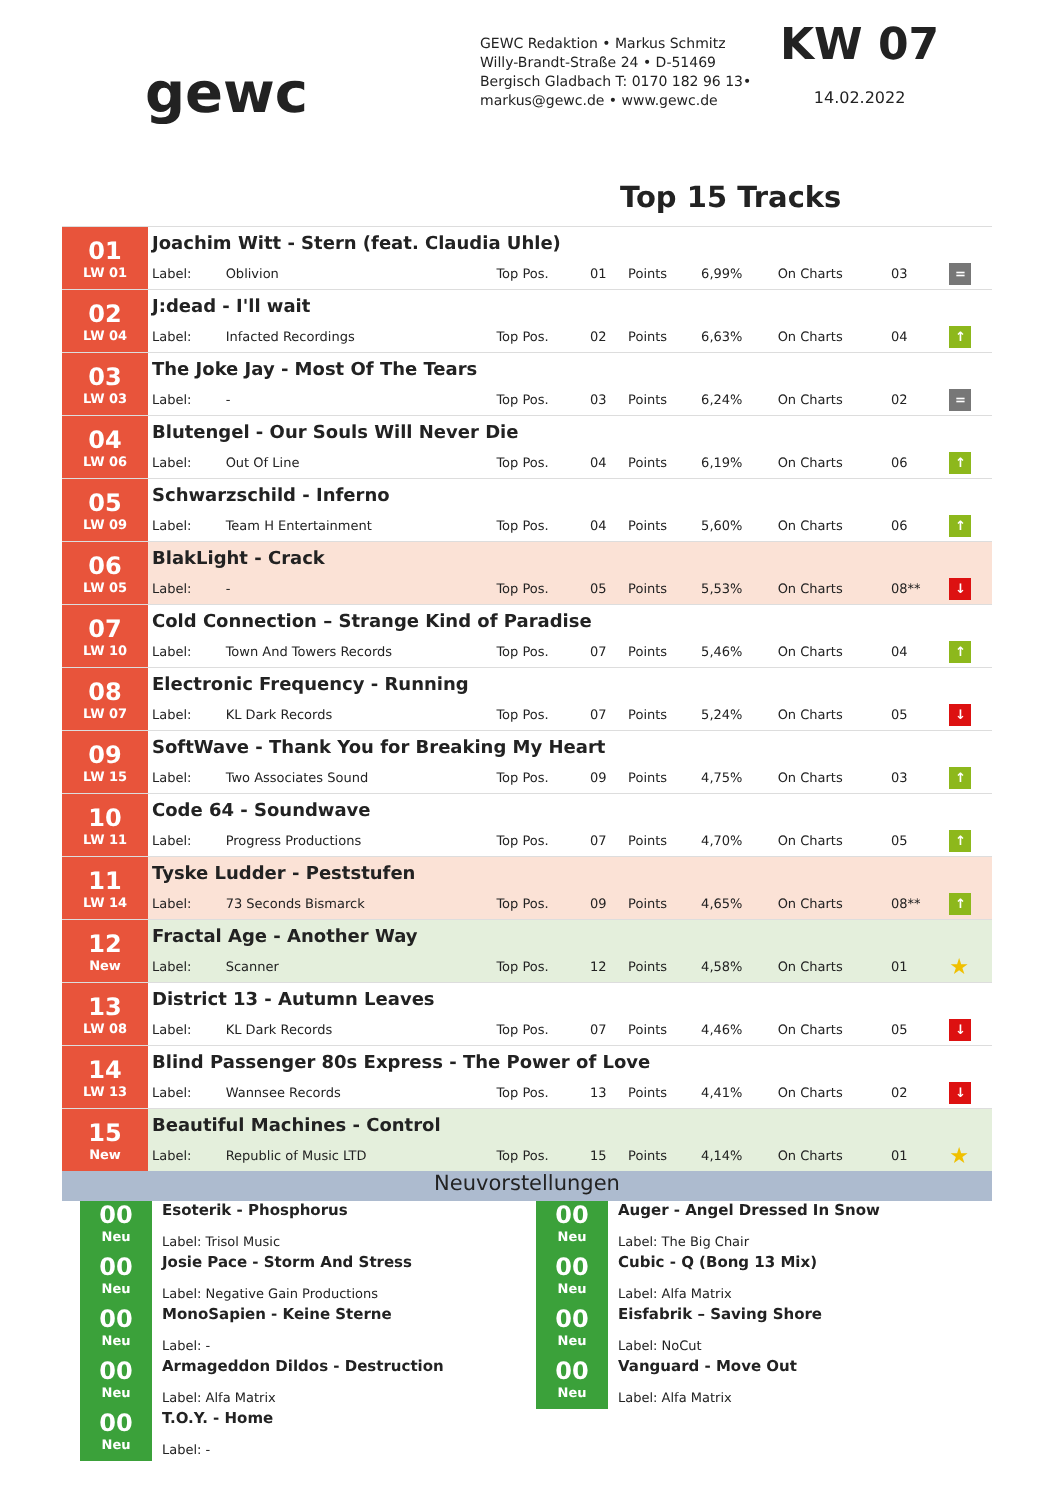gewc
GEWC Redaktion • Markus Schmitz
Willy-Brandt-Straße 24 • D-51469
Bergisch Gladbach T: 0170 182 96 13•
markus@gewc.de • www.gewc.de
KW 07
14.02.2022
Top 15 Tracks
| 01 LW 01 | Joachim Witt - Stern (feat. Claudia Uhle) | | | | | | | | |
| | Label: | Oblivion | Top Pos. | 01 | Points | 6,99% | On Charts | 03 | = |
| 02 LW 04 | J:dead - I'll wait | | | | | | | | |
| | Label: | Infacted Recordings | Top Pos. | 02 | Points | 6,63% | On Charts | 04 | ↑ |
| 03 LW 03 | The Joke Jay - Most Of The Tears | | | | | | | | |
| | Label: | - | Top Pos. | 03 | Points | 6,24% | On Charts | 02 | = |
| 04 LW 06 | Blutengel - Our Souls Will Never Die | | | | | | | | |
| | Label: | Out Of Line | Top Pos. | 04 | Points | 6,19% | On Charts | 06 | ↑ |
| 05 LW 09 | Schwarzschild - Inferno | | | | | | | | |
| | Label: | Team H Entertainment | Top Pos. | 04 | Points | 5,60% | On Charts | 06 | ↑ |
| 06 LW 05 | BlakLight - Crack | | | | | | | | |
| | Label: | - | Top Pos. | 05 | Points | 5,53% | On Charts | 08** | ↓ |
| 07 LW 10 | Cold Connection – Strange Kind of Paradise | | | | | | | | |
| | Label: | Town And Towers Records | Top Pos. | 07 | Points | 5,46% | On Charts | 04 | ↑ |
| 08 LW 07 | Electronic Frequency - Running | | | | | | | | |
| | Label: | KL Dark Records | Top Pos. | 07 | Points | 5,24% | On Charts | 05 | ↓ |
| 09 LW 15 | SoftWave - Thank You for Breaking My Heart | | | | | | | | |
| | Label: | Two Associates Sound | Top Pos. | 09 | Points | 4,75% | On Charts | 03 | ↑ |
| 10 LW 11 | Code 64 - Soundwave | | | | | | | | |
| | Label: | Progress Productions | Top Pos. | 07 | Points | 4,70% | On Charts | 05 | ↑ |
| 11 LW 14 | Tyske Ludder - Peststufen | | | | | | | | |
| | Label: | 73 Seconds Bismarck | Top Pos. | 09 | Points | 4,65% | On Charts | 08** | ↑ |
| 12 New | Fractal Age - Another Way | | | | | | | | |
| | Label: | Scanner | Top Pos. | 12 | Points | 4,58% | On Charts | 01 | ★ |
| 13 LW 08 | District 13 - Autumn Leaves | | | | | | | | |
| | Label: | KL Dark Records | Top Pos. | 07 | Points | 4,46% | On Charts | 05 | ↓ |
| 14 LW 13 | Blind Passenger 80s Express - The Power of Love | | | | | | | | |
| | Label: | Wannsee Records | Top Pos. | 13 | Points | 4,41% | On Charts | 02 | ↓ |
| 15 New | Beautiful Machines - Control | | | | | | | | |
| | Label: | Republic of Music LTD | Top Pos. | 15 | Points | 4,14% | On Charts | 01 | ★ |
Neuvorstellungen
00
Neu
Esoterik - Phosphorus
Label: Trisol Music
00
Neu
Josie Pace - Storm And Stress
Label: Negative Gain Productions
00
Neu
MonoSapien - Keine Sterne
Label: -
00
Neu
Armageddon Dildos - Destruction
Label: Alfa Matrix
00
Neu
T.O.Y. - Home
Label: -
00
Neu
Auger - Angel Dressed In Snow
Label: The Big Chair
00
Neu
Cubic - Q (Bong 13 Mix)
Label: Alfa Matrix
00
Neu
Eisfabrik – Saving Shore
Label: NoCut
00
Neu
Vanguard - Move Out
Label: Alfa Matrix